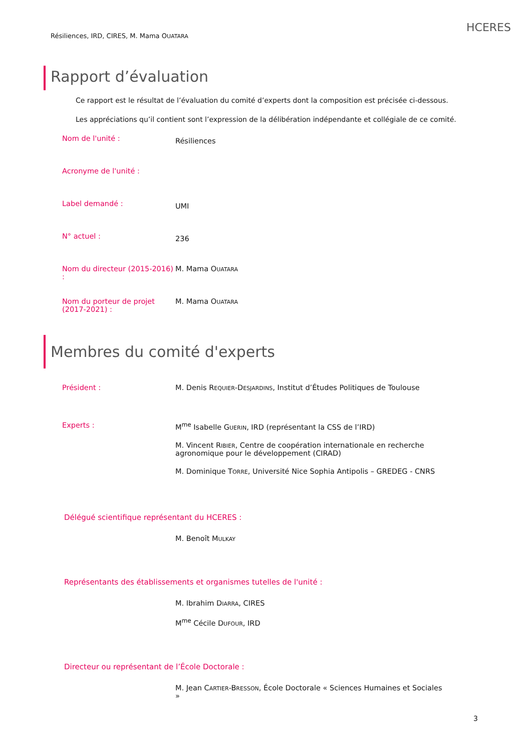Résiliences, IRD, CIRES, M. Mama OUATARA
HCERES
Rapport d’évaluation
Ce rapport est le résultat de l’évaluation du comité d’experts dont la composition est précisée ci-dessous.
Les appréciations qu’il contient sont l’expression de la délibération indépendante et collégiale de ce comité.
Nom de l'unité :
Résiliences
Acronyme de l'unité :
Label demandé :
UMI
N° actuel :
236
Nom du directeur (2015-2016) :
M. Mama OUATARA
Nom du porteur de projet (2017-2021) :
M. Mama OUATARA
Membres du comité d'experts
Président : M. Denis REQUIER-DESJARDINS, Institut d’Études Politiques de Toulouse
Experts : M<sup>me</sup> Isabelle GUERIN, IRD (représentant la CSS de l’IRD)
M. Vincent RIBIER, Centre de coopération internationale en recherche agronomique pour le développement (CIRAD)
M. Dominique TORRE, Université Nice Sophia Antipolis – GREDEG - CNRS
Délégué scientifique représentant du HCERES :
M. Benoît MULKAY
Représentants des établissements et organismes tutelles de l'unité :
M. Ibrahim DIARRA, CIRES
M<sup>me</sup> Cécile DUFOUR, IRD
Directeur ou représentant de l’École Doctorale :
M. Jean CARTIER-BRESSON, École Doctorale « Sciences Humaines et Sociales »
3